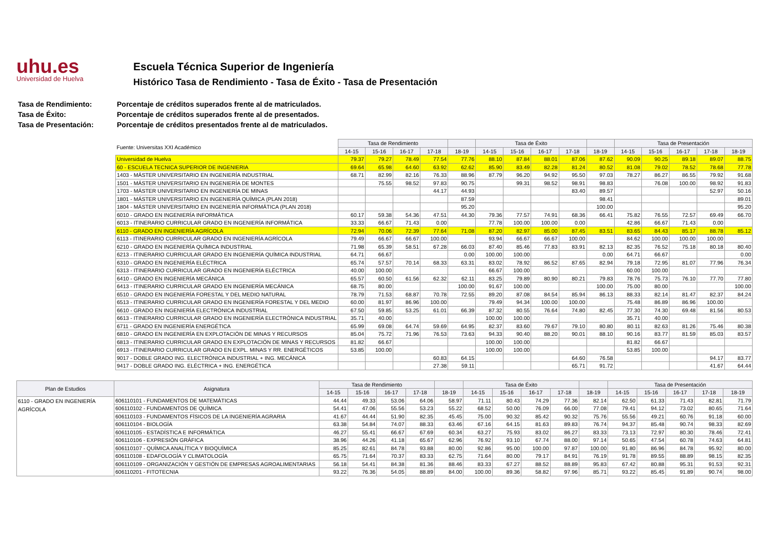uhu.es
Universidad de Huelva
Escuela Técnica Superior de Ingeniería
Histórico Tasa de Rendimiento - Tasa de Éxito - Tasa de Presentación
Tasa de Rendimiento: Porcentaje de créditos superados frente al de matriculados.
Tasa de Éxito: Porcentaje de créditos superados frente al de presentados.
Tasa de Presentación: Porcentaje de créditos presentados frente al de matriculados.
| Fuente: Universitas XXI Académico | Tasa de Rendimiento | | | | | Tasa de Éxito | | | | | Tasa de Presentación | | | | |
| --- | --- | --- | --- | --- | --- | --- | --- | --- | --- | --- | --- | --- | --- | --- | --- |
| | 14-15 | 15-16 | 16-17 | 17-18 | 18-19 | 14-15 | 15-16 | 16-17 | 17-18 | 18-19 | 14-15 | 15-16 | 16-17 | 17-18 | 18-19 |
| Universidad de Huelva | 79.37 | 79.27 | 78.49 | 77.54 | 77.76 | 88.10 | 87.84 | 88.01 | 87.06 | 87.62 | 90.09 | 90.25 | 89.18 | 89.07 | 88.75 |
| 60 - ESCUELA TECNICA SUPERIOR DE INGENIERIA | 69.64 | 65.98 | 64.60 | 63.92 | 62.62 | 85.90 | 83.49 | 82.28 | 81.24 | 80.52 | 81.08 | 79.02 | 78.52 | 78.68 | 77.78 |
| 1403 - MÁSTER UNIVERSITARIO EN INGENIERÍA INDUSTRIAL | 68.71 | 82.99 | 82.16 | 76.33 | 88.96 | 87.79 | 96.20 | 94.92 | 95.50 | 97.03 | 78.27 | 86.27 | 86.55 | 79.92 | 91.68 |
| 1501 - MÁSTER UNIVERSITARIO EN INGENIERÍA DE MONTES | | 75.55 | 98.52 | 97.83 | 90.75 | | 99.31 | 98.52 | 98.91 | 98.83 | | 76.08 | 100.00 | 98.92 | 91.83 |
| 1703 - MÁSTER UNIVERSITARIO EN INGENIERÍA DE MINAS | | | | 44.17 | 44.93 | | | | 83.40 | 89.57 | | | | 52.97 | 50.16 |
| 1801 - MÁSTER UNIVERSITARIO EN INGENIERÍA QUÍMICA (PLAN 2018) | | | | | 87.59 | | | | | 98.41 | | | | | 89.01 |
| 1804 - MÁSTER UNIVERSITARIO EN INGENIERÍA INFORMÁTICA (PLAN 2018) | | | | | 95.20 | | | | | 100.00 | | | | | 95.20 |
| 6010 - GRADO EN INGENIERÍA INFORMÁTICA | 60.17 | 59.38 | 54.36 | 47.51 | 44.30 | 79.36 | 77.57 | 74.91 | 68.36 | 66.41 | 75.82 | 76.55 | 72.57 | 69.49 | 66.70 |
| 6013 - ITINERARIO CURRICULAR GRADO EN INGENIERÍA INFORMÁTICA | 33.33 | 66.67 | 71.43 | 0.00 | | 77.78 | 100.00 | 100.00 | 0.00 | | 42.86 | 66.67 | 71.43 | 0.00 | |
| 6110 - GRADO EN INGENIERÍA AGRÍCOLA | 72.94 | 70.06 | 72.39 | 77.64 | 71.08 | 87.20 | 82.97 | 85.00 | 87.45 | 83.51 | 83.65 | 84.43 | 85.17 | 88.78 | 85.12 |
| 6113 - ITINERARIO CURRICULAR GRADO EN INGENIERÍA AGRÍCOLA | 79.49 | 66.67 | 66.67 | 100.00 | | 93.94 | 66.67 | 66.67 | 100.00 | | 84.62 | 100.00 | 100.00 | 100.00 | |
| 6210 - GRADO EN INGENIERÍA QUÍMICA INDUSTRIAL | 71.98 | 65.39 | 58.51 | 67.28 | 66.03 | 87.40 | 85.46 | 77.83 | 83.91 | 82.13 | 82.35 | 76.52 | 75.18 | 80.18 | 80.40 |
| 6213 - ITINERARIO CURRICULAR GRADO EN INGENIERÍA QUÍMICA INDUSTRIAL | 64.71 | 66.67 | | | 0.00 | 100.00 | 100.00 | | | 0.00 | 64.71 | 66.67 | | | 0.00 |
| 6310 - GRADO EN INGENIERÍA ELÉCTRICA | 65.74 | 57.57 | 70.14 | 68.33 | 63.31 | 83.02 | 78.92 | 86.52 | 87.65 | 82.94 | 79.18 | 72.95 | 81.07 | 77.96 | 76.34 |
| 6313 - ITINERARIO CURRICULAR GRADO EN INGENIERÍA ELÉCTRICA | 40.00 | 100.00 | | | | 66.67 | 100.00 | | | | 60.00 | 100.00 | | | |
| 6410 - GRADO EN INGENIERÍA MECÁNICA | 65.57 | 60.50 | 61.56 | 62.32 | 62.11 | 83.25 | 79.89 | 80.90 | 80.21 | 79.83 | 78.76 | 75.73 | 76.10 | 77.70 | 77.80 |
| 6413 - ITINERARIO CURRICULAR GRADO EN INGENIERÍA MECÁNICA | 68.75 | 80.00 | | | 100.00 | 91.67 | 100.00 | | | 100.00 | 75.00 | 80.00 | | | 100.00 |
| 6510 - GRADO EN INGENIERÍA FORESTAL Y DEL MEDIO NATURAL | 78.79 | 71.53 | 68.87 | 70.78 | 72.55 | 89.20 | 87.08 | 84.54 | 85.94 | 86.13 | 88.33 | 82.14 | 81.47 | 82.37 | 84.24 |
| 6513 - ITINERARIO CURRICULAR GRADO EN INGENIERÍA FORESTAL Y DEL MEDIO | 60.00 | 81.97 | 86.96 | 100.00 | | 79.49 | 94.34 | 100.00 | 100.00 | | 75.48 | 86.89 | 86.96 | 100.00 | |
| 6610 - GRADO EN INGENIERÍA ELECTRÓNICA INDUSTRIAL | 67.50 | 59.85 | 53.25 | 61.01 | 66.39 | 87.32 | 80.55 | 76.64 | 74.80 | 82.45 | 77.30 | 74.30 | 69.48 | 81.56 | 80.53 |
| 6613 - ITINERARIO CURRICULAR GRADO EN INGENIERÍA ELECTRÓNICA INDUSTRIAL | 35.71 | 40.00 | | | | 100.00 | 100.00 | | | | 35.71 | 40.00 | | | |
| 6711 - GRADO EN INGENIERÍA ENERGÉTICA | 65.99 | 69.08 | 64.74 | 59.69 | 64.95 | 82.37 | 83.60 | 79.67 | 79.10 | 80.80 | 80.11 | 82.63 | 81.26 | 75.46 | 80.38 |
| 6810 - GRADO EN INGENIERÍA EN EXPLOTACIÓN DE MINAS Y RECURSOS | 85.04 | 75.72 | 71.96 | 76.53 | 73.63 | 94.33 | 90.40 | 88.20 | 90.01 | 88.10 | 90.16 | 83.77 | 81.59 | 85.03 | 83.57 |
| 6813 - ITINERARIO CURRICULAR GRADO EN EXPLOTACIÓN DE MINAS Y RECURSOS | 81.82 | 66.67 | | | | 100.00 | 100.00 | | | | 81.82 | 66.67 | | | |
| 6913 - ITINERARIO CURRICULAR GRADO EN EXPL. MINAS Y RR. ENERGÉTICOS | 53.85 | 100.00 | | | | 100.00 | 100.00 | | | | 53.85 | 100.00 | | | |
| 9017 - DOBLE GRADO ING. ELECTRÓNICA INDUSTRIAL + ING. MECÁNICA | | | | 60.83 | 64.15 | | | | 64.60 | 76.58 | | | | 94.17 | 83.77 |
| 9417 - DOBLE GRADO ING. ELÉCTRICA + ING. ENERGÉTICA | | | | 27.38 | 59.11 | | | | 65.71 | 91.72 | | | | 41.67 | 64.44 |
| Plan de Estudios | Asignatura | Tasa de Rendimiento | | | | | Tasa de Éxito | | | | | Tasa de Presentación | | | | |
| --- | --- | --- | --- | --- | --- | --- | --- | --- | --- | --- | --- | --- | --- | --- | --- | --- |
| | | 14-15 | 15-16 | 16-17 | 17-18 | 18-19 | 14-15 | 15-16 | 16-17 | 17-18 | 18-19 | 14-15 | 15-16 | 16-17 | 17-18 | 18-19 |
| 6110 - GRADO EN INGENIERÍA AGRÍCOLA | 606110101 - FUNDAMENTOS DE MATEMÁTICAS | 44.44 | 49.33 | 53.06 | 64.06 | 58.97 | 71.11 | 80.43 | 74.29 | 77.36 | 82.14 | 62.50 | 61.33 | 71.43 | 82.81 | 71.79 |
| | 606110102 - FUNDAMENTOS DE QUÍMICA | 54.41 | 47.06 | 55.56 | 53.23 | 55.22 | 68.52 | 50.00 | 76.09 | 66.00 | 77.08 | 79.41 | 94.12 | 73.02 | 80.65 | 71.64 |
| | 606110103 - FUNDAMENTOS FÍSICOS DE LA INGENIERÍA AGRARIA | 41.67 | 44.44 | 51.90 | 82.35 | 45.45 | 75.00 | 90.32 | 85.42 | 90.32 | 75.76 | 55.56 | 49.21 | 60.76 | 91.18 | 60.00 |
| | 606110104 - BIOLOGÍA | 63.38 | 54.84 | 74.07 | 88.33 | 63.46 | 67.16 | 64.15 | 81.63 | 89.83 | 76.74 | 94.37 | 85.48 | 90.74 | 98.33 | 82.69 |
| | 606110105 - ESTADÍSTICA E INFORMÁTICA | 46.27 | 55.41 | 66.67 | 67.69 | 60.34 | 63.27 | 75.93 | 83.02 | 86.27 | 83.33 | 73.13 | 72.97 | 80.30 | 78.46 | 72.41 |
| | 606110106 - EXPRESIÓN GRÁFICA | 38.96 | 44.26 | 41.18 | 65.67 | 62.96 | 76.92 | 93.10 | 67.74 | 88.00 | 97.14 | 50.65 | 47.54 | 60.78 | 74.63 | 64.81 |
| | 606110107 - QUÍMICA ANALÍTICA Y BIOQUÍMICA | 85.25 | 82.61 | 84.78 | 93.88 | 80.00 | 92.86 | 95.00 | 100.00 | 97.87 | 100.00 | 91.80 | 86.96 | 84.78 | 95.92 | 80.00 |
| | 606110108 - EDAFOLOGÍA Y CLIMATOLOGÍA | 65.75 | 71.64 | 70.37 | 83.33 | 62.75 | 71.64 | 80.00 | 79.17 | 84.91 | 76.19 | 91.78 | 89.55 | 88.89 | 98.15 | 82.35 |
| | 606110109 - ORGANIZACIÓN Y GESTIÓN DE EMPRESAS AGROALIMENTARIAS | 56.18 | 54.41 | 84.38 | 81.36 | 88.46 | 83.33 | 67.27 | 88.52 | 88.89 | 95.83 | 67.42 | 80.88 | 95.31 | 91.53 | 92.31 |
| | 606110201 - FITOTECNIA | 93.22 | 76.36 | 54.05 | 88.89 | 84.00 | 100.00 | 89.36 | 58.82 | 97.96 | 85.71 | 93.22 | 85.45 | 91.89 | 90.74 | 98.00 |